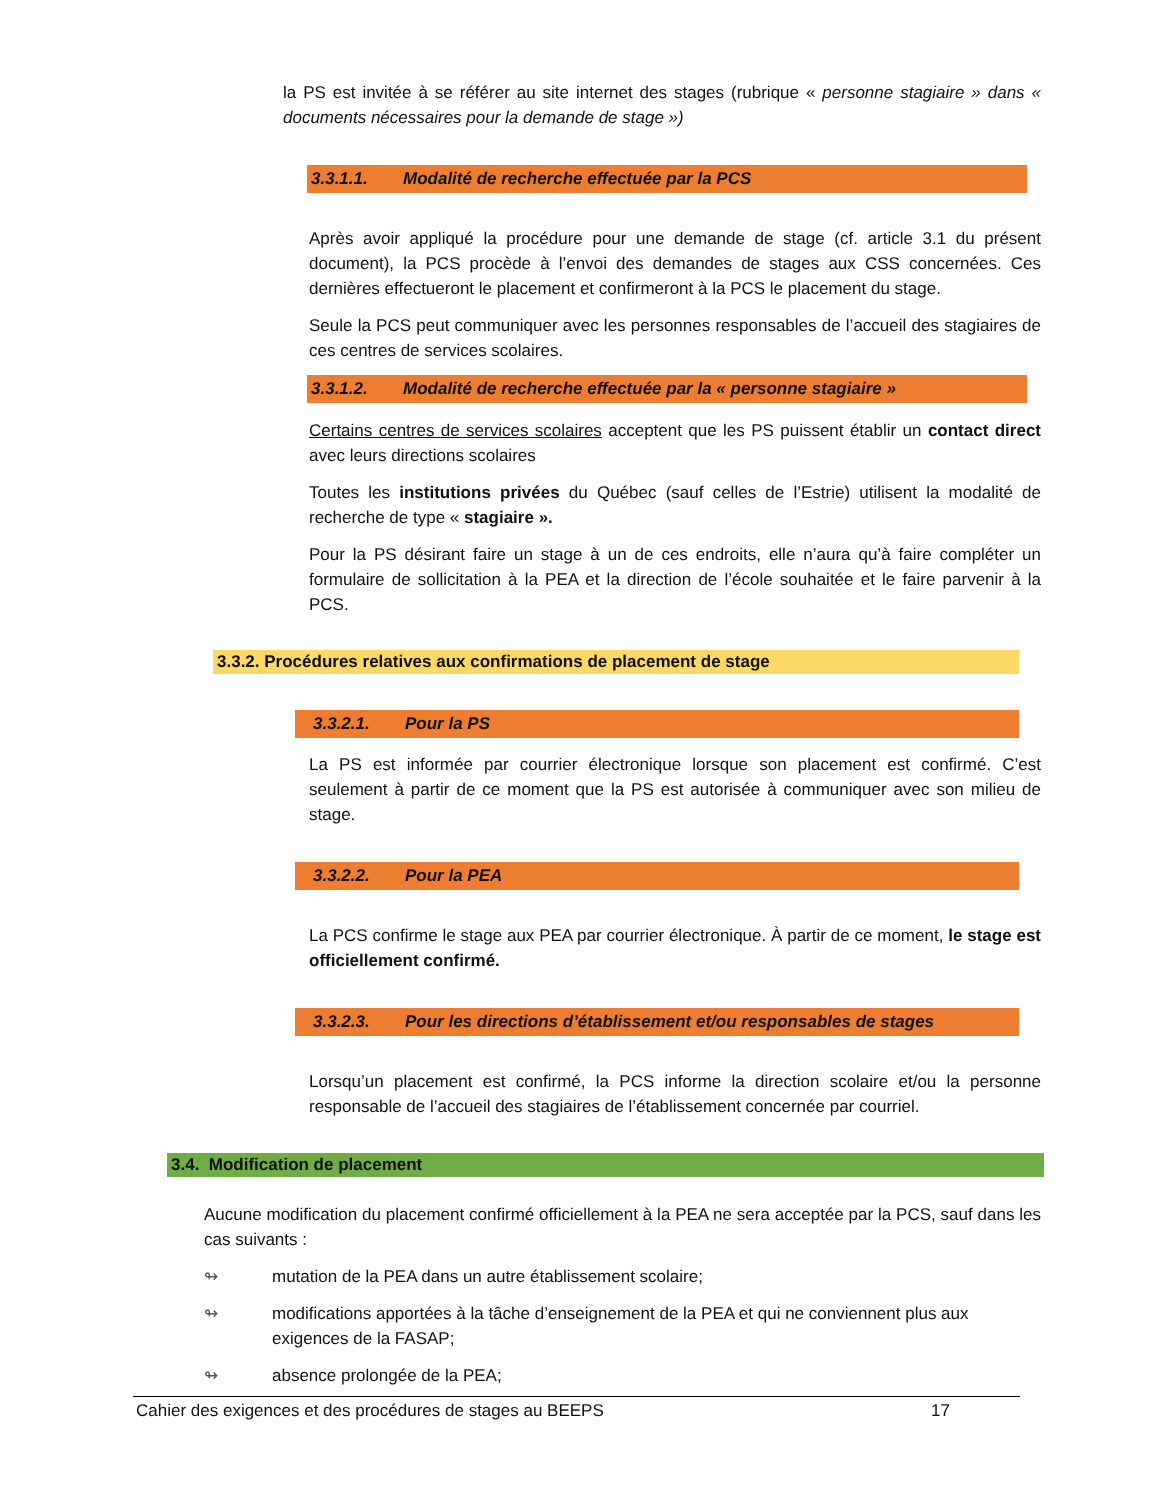la PS est invitée à se référer au site internet des stages (rubrique « personne stagiaire » dans « documents nécessaires pour la demande de stage »)
3.3.1.1. Modalité de recherche effectuée par la PCS
Après avoir appliqué la procédure pour une demande de stage (cf. article 3.1 du présent document), la PCS procède à l’envoi des demandes de stages aux CSS concernées. Ces dernières effectueront le placement et confirmeront à la PCS le placement du stage.
Seule la PCS peut communiquer avec les personnes responsables de l’accueil des stagiaires de ces centres de services scolaires.
3.3.1.2. Modalité de recherche effectuée par la « personne stagiaire »
Certains centres de services scolaires acceptent que les PS puissent établir un contact direct avec leurs directions scolaires
Toutes les institutions privées du Québec (sauf celles de l’Estrie) utilisent la modalité de recherche de type « stagiaire ».
Pour la PS désirant faire un stage à un de ces endroits, elle n’aura qu’à faire compléter un formulaire de sollicitation à la PEA et la direction de l’école souhaitée et le faire parvenir à la PCS.
3.3.2. Procédures relatives aux confirmations de placement de stage
3.3.2.1. Pour la PS
La PS est informée par courrier électronique lorsque son placement est confirmé. C’est seulement à partir de ce moment que la PS est autorisée à communiquer avec son milieu de stage.
3.3.2.2. Pour la PEA
La PCS confirme le stage aux PEA par courrier électronique. À partir de ce moment, le stage est officiellement confirmé.
3.3.2.3. Pour les directions d’établissement et/ou responsables de stages
Lorsqu’un placement est confirmé, la PCS informe la direction scolaire et/ou la personne responsable de l’accueil des stagiaires de l’établissement concernée par courriel.
3.4. Modification de placement
Aucune modification du placement confirmé officiellement à la PEA ne sera acceptée par la PCS, sauf dans les cas suivants :
↬ mutation de la PEA dans un autre établissement scolaire;
↬ modifications apportées à la tâche d’enseignement de la PEA et qui ne conviennent plus aux exigences de la FASAP;
↬ absence prolongée de la PEA;
Cahier des exigences et des procédures de stages au BEEPS 17